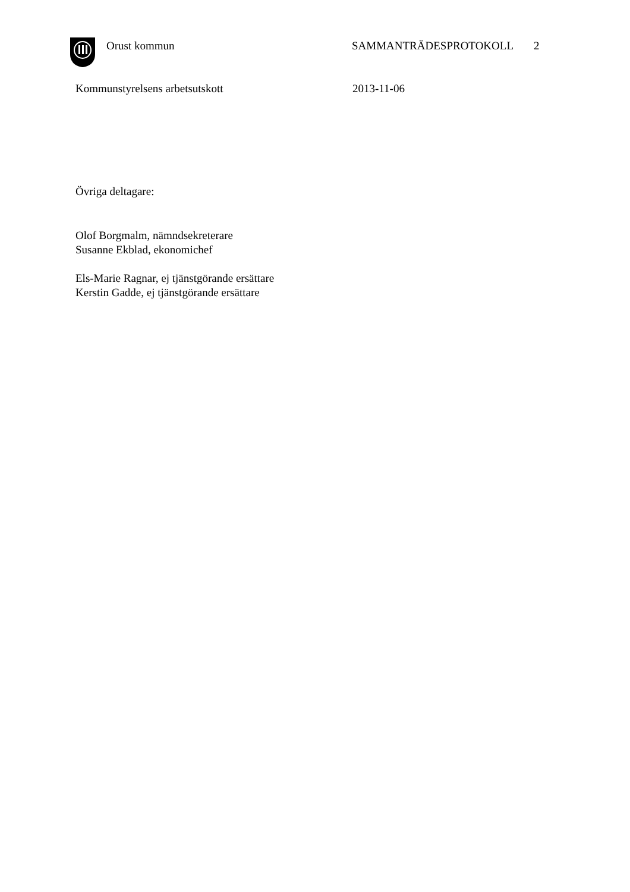Orust kommun SAMMANTRÄDESPROTOKOLL 2
Kommunstyrelsens arbetsutskott 2013-11-06
Övriga deltagare:
Olof Borgmalm, nämndsekreterare
Susanne Ekblad, ekonomichef
Els-Marie Ragnar, ej tjänstgörande ersättare
Kerstin Gadde, ej tjänstgörande ersättare